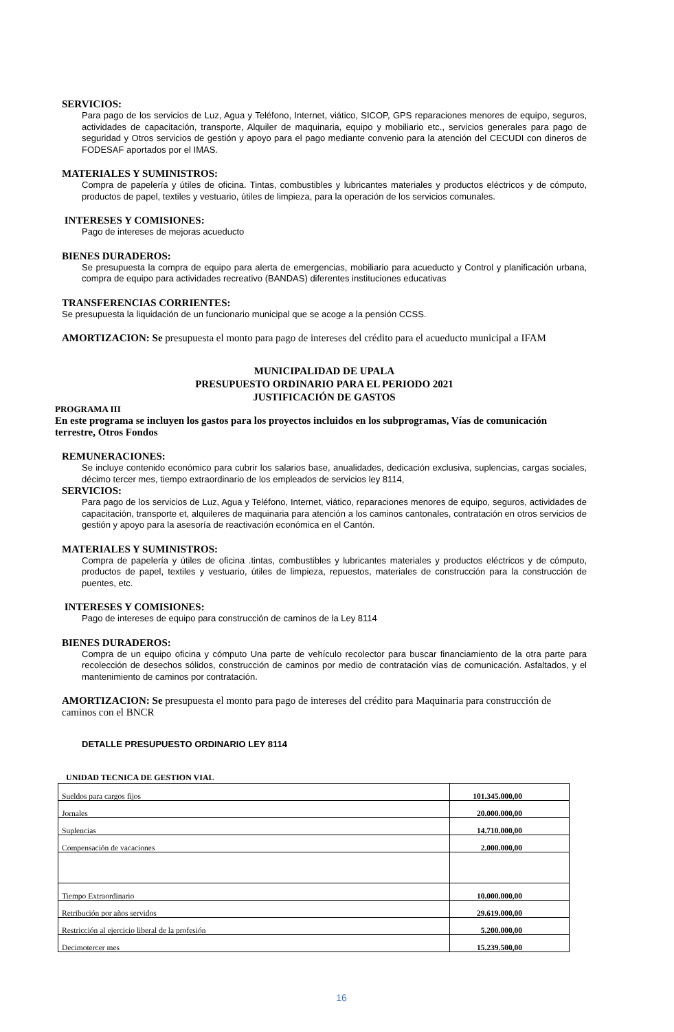SERVICIOS:
Para pago de los servicios de Luz, Agua y Teléfono, Internet, viático, SICOP, GPS reparaciones menores de equipo, seguros, actividades de capacitación, transporte, Alquiler de maquinaria, equipo y mobiliario etc., servicios generales para pago de seguridad y Otros servicios de gestión y apoyo para el pago mediante convenio para la atención del CECUDI con dineros de FODESAF aportados por el IMAS.
MATERIALES Y SUMINISTROS:
Compra de papelería y útiles de oficina. Tintas, combustibles y lubricantes materiales y productos eléctricos y de cómputo, productos de papel, textiles y vestuario, útiles de limpieza, para la operación de los servicios comunales.
INTERESES Y COMISIONES:
Pago de intereses de mejoras acueducto
BIENES DURADEROS:
Se presupuesta la compra de equipo para alerta de emergencias, mobiliario para acueducto y Control y planificación urbana, compra de equipo para actividades recreativo (BANDAS) diferentes instituciones educativas
TRANSFERENCIAS CORRIENTES:
Se presupuesta la liquidación de un funcionario municipal que se acoge a la pensión CCSS.
AMORTIZACION: Se presupuesta el monto para pago de intereses del crédito para el acueducto municipal a IFAM
MUNICIPALIDAD DE UPALA
PRESUPUESTO ORDINARIO PARA EL PERIODO 2021
JUSTIFICACIÓN DE GASTOS
PROGRAMA III
En este programa se incluyen los gastos para los proyectos incluidos en los subprogramas, Vías de comunicación terrestre, Otros Fondos
REMUNERACIONES:
Se incluye contenido económico para cubrir los salarios base, anualidades, dedicación exclusiva, suplencias, cargas sociales, décimo tercer mes, tiempo extraordinario de los empleados de servicios ley 8114,
SERVICIOS:
Para pago de los servicios de Luz, Agua y Teléfono, Internet, viático, reparaciones menores de equipo, seguros, actividades de capacitación, transporte et, alquileres de maquinaria para atención a los caminos cantonales, contratación en otros servicios de gestión y apoyo para la asesoría de reactivación económica en el Cantón.
MATERIALES Y SUMINISTROS:
Compra de papelería y útiles de oficina .tintas, combustibles y lubricantes materiales y productos eléctricos y de cómputo, productos de papel, textiles y vestuario, útiles de limpieza, repuestos, materiales de construcción para la construcción de puentes, etc.
INTERESES Y COMISIONES:
Pago de intereses de equipo para construcción de caminos de la Ley 8114
BIENES DURADEROS:
Compra de un equipo oficina y cómputo Una parte de vehículo recolector para buscar financiamiento de la otra parte para recolección de desechos sólidos, construcción de caminos por medio de contratación vías de comunicación. Asfaltados, y el mantenimiento de caminos por contratación.
AMORTIZACION: Se presupuesta el monto para pago de intereses del crédito para Maquinaria para construcción de caminos con el BNCR
DETALLE PRESUPUESTO ORDINARIO LEY 8114
UNIDAD TECNICA DE GESTION VIAL
| Sueldos para cargos fijos | 101.345.000,00 |
| Jornales | 20.000.000,00 |
| Suplencias | 14.710.000,00 |
| Compensación de vacaciones | 2.000.000,00 |
| Tiempo Extraordinario | 10.000.000,00 |
| Retribución por años servidos | 29.619.000,00 |
| Restricción al ejercicio liberal de la profesión | 5.200.000,00 |
| Decimotercer mes | 15.239.500,00 |
16